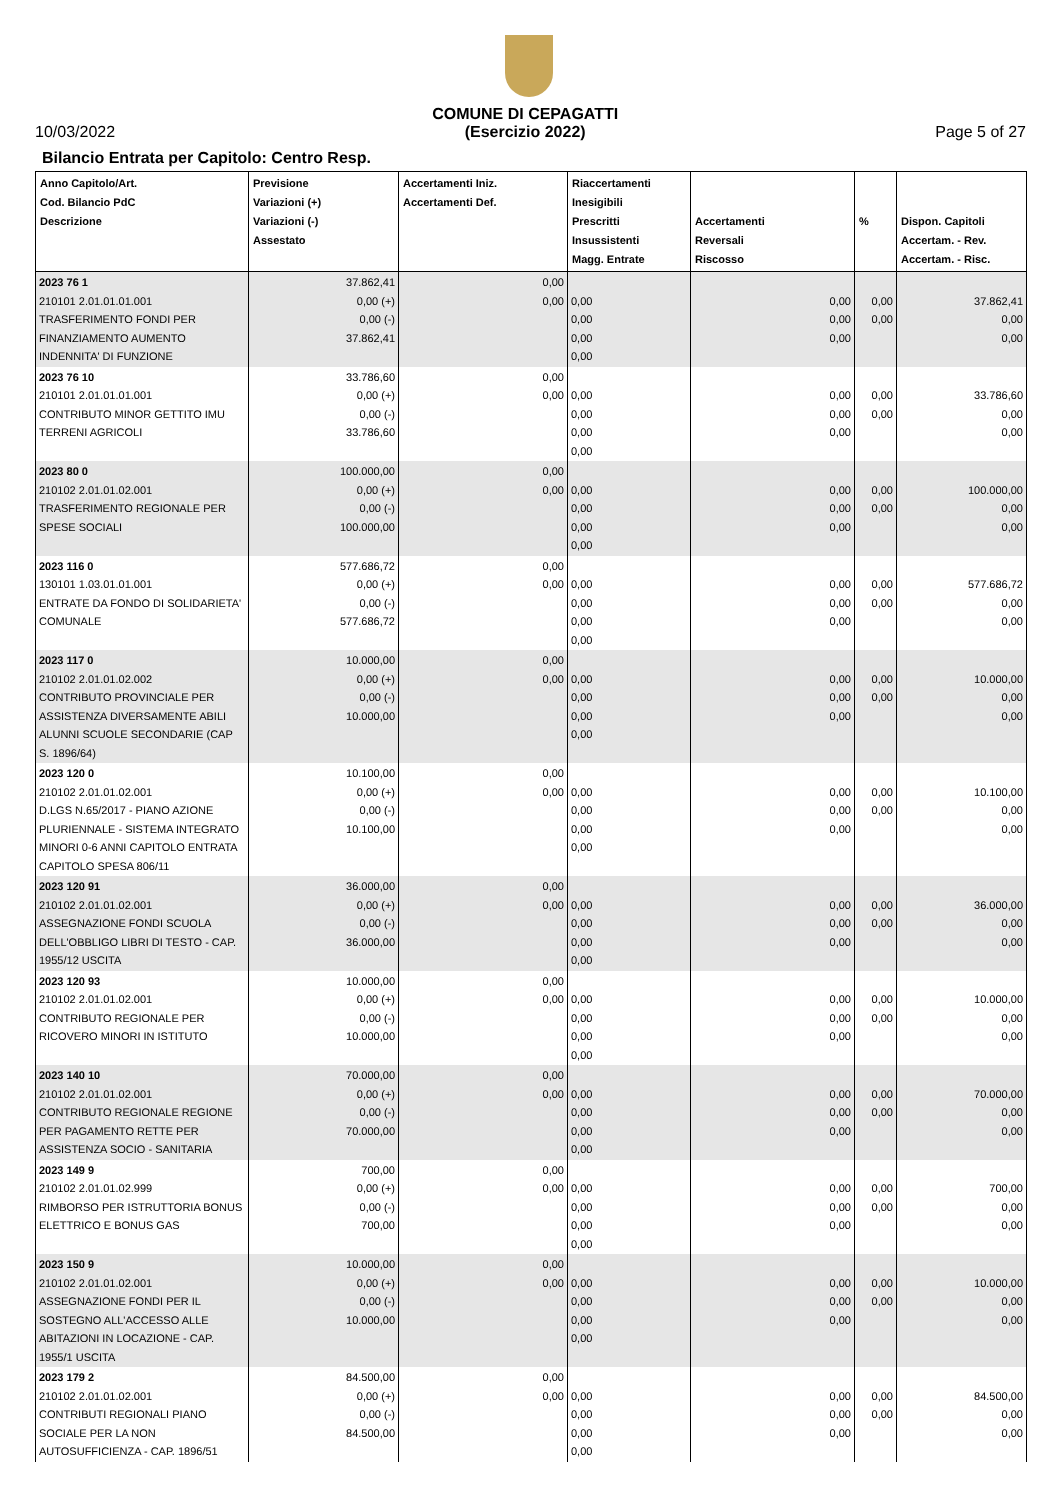10/03/2022 COMUNE DI CEPAGATTI
(Esercizio 2022) Page 5 of 27
Bilancio Entrata per Capitolo: Centro Resp.
| Anno Capitolo/Art. Cod. Bilancio PdC Descrizione | Previsione Variazioni (+) Variazioni (-) Assestato | Accertamenti Iniz. Accertamenti Def. | Riaccertamenti Inesigibili Prescritti Insussistenti Magg. Entrate | Accertamenti Reversali Riscosso | % | Dispon. Capitoli Accertam. - Rev. Accertam. - Risc. |
| --- | --- | --- | --- | --- | --- | --- |
| 2023 76 1 210101 2.01.01.01.001 TRASFERIMENTO FONDI PER FINANZIAMENTO AUMENTO INDENNITA' DI FUNZIONE | 37.862,41 0,00 (+) 0,00 (-) 37.862,41 | 0,00 0,00 | 0,00 0,00 0,00 0,00 | 0,00 0,00 0,00 | 0,00 0,00 | 37.862,41 0,00 0,00 |
| 2023 76 10 210101 2.01.01.01.001 CONTRIBUTO MINOR GETTITO IMU TERRENI AGRICOLI | 33.786,60 0,00 (+) 0,00 (-) 33.786,60 | 0,00 0,00 | 0,00 0,00 0,00 0,00 | 0,00 0,00 0,00 | 0,00 0,00 | 33.786,60 0,00 0,00 |
| 2023 80 0 210102 2.01.01.02.001 TRASFERIMENTO REGIONALE PER SPESE SOCIALI | 100.000,00 0,00 (+) 0,00 (-) 100.000,00 | 0,00 0,00 | 0,00 0,00 0,00 0,00 | 0,00 0,00 0,00 | 0,00 0,00 | 100.000,00 0,00 0,00 |
| 2023 116 0 130101 1.03.01.01.001 ENTRATE DA FONDO DI SOLIDARIETA' COMUNALE | 577.686,72 0,00 (+) 0,00 (-) 577.686,72 | 0,00 0,00 | 0,00 0,00 0,00 0,00 | 0,00 0,00 0,00 | 0,00 0,00 | 577.686,72 0,00 0,00 |
| 2023 117 0 210102 2.01.01.02.002 CONTRIBUTO PROVINCIALE PER ASSISTENZA DIVERSAMENTE ABILI ALUNNI SCUOLE SECONDARIE (CAP S. 1896/64) | 10.000,00 0,00 (+) 0,00 (-) 10.000,00 | 0,00 0,00 | 0,00 0,00 0,00 0,00 | 0,00 0,00 0,00 | 0,00 0,00 | 10.000,00 0,00 0,00 |
| 2023 120 0 210102 2.01.01.02.001 D.LGS N.65/2017 - PIANO AZIONE PLURIENNALE - SISTEMA INTEGRATO MINORI 0-6 ANNI CAPITOLO ENTRATA CAPITOLO SPESA 806/11 | 10.100,00 0,00 (+) 0,00 (-) 10.100,00 | 0,00 0,00 | 0,00 0,00 0,00 0,00 | 0,00 0,00 0,00 | 0,00 0,00 | 10.100,00 0,00 0,00 |
| 2023 120 91 210102 2.01.01.02.001 ASSEGNAZIONE FONDI SCUOLA DELL'OBBLIGO LIBRI DI TESTO - CAP. 1955/12 USCITA | 36.000,00 0,00 (+) 0,00 (-) 36.000,00 | 0,00 0,00 | 0,00 0,00 0,00 0,00 | 0,00 0,00 0,00 | 0,00 0,00 | 36.000,00 0,00 0,00 |
| 2023 120 93 210102 2.01.01.02.001 CONTRIBUTO REGIONALE PER RICOVERO MINORI IN ISTITUTO | 10.000,00 0,00 (+) 0,00 (-) 10.000,00 | 0,00 0,00 | 0,00 0,00 0,00 0,00 | 0,00 0,00 0,00 | 0,00 0,00 | 10.000,00 0,00 0,00 |
| 2023 140 10 210102 2.01.01.02.001 CONTRIBUTO REGIONALE REGIONE PER PAGAMENTO RETTE PER ASSISTENZA SOCIO - SANITARIA | 70.000,00 0,00 (+) 0,00 (-) 70.000,00 | 0,00 0,00 | 0,00 0,00 0,00 0,00 | 0,00 0,00 0,00 | 0,00 0,00 | 70.000,00 0,00 0,00 |
| 2023 149 9 210102 2.01.01.02.999 RIMBORSO PER ISTRUTTORIA BONUS ELETTRICO E BONUS GAS | 700,00 0,00 (+) 0,00 (-) 700,00 | 0,00 0,00 | 0,00 0,00 0,00 0,00 | 0,00 0,00 0,00 | 0,00 0,00 | 700,00 0,00 0,00 |
| 2023 150 9 210102 2.01.01.02.001 ASSEGNAZIONE FONDI PER IL SOSTEGNO ALL'ACCESSO ALLE ABITAZIONI IN LOCAZIONE - CAP. 1955/1 USCITA | 10.000,00 0,00 (+) 0,00 (-) 10.000,00 | 0,00 0,00 | 0,00 0,00 0,00 0,00 | 0,00 0,00 0,00 | 0,00 0,00 | 10.000,00 0,00 0,00 |
| 2023 179 2 210102 2.01.01.02.001 CONTRIBUTI REGIONALI PIANO SOCIALE PER LA NON AUTOSUFFICIENZA - CAP. 1896/51 | 84.500,00 0,00 (+) 0,00 (-) 84.500,00 | 0,00 0,00 | 0,00 0,00 0,00 0,00 | 0,00 0,00 0,00 | 0,00 0,00 | 84.500,00 0,00 0,00 |